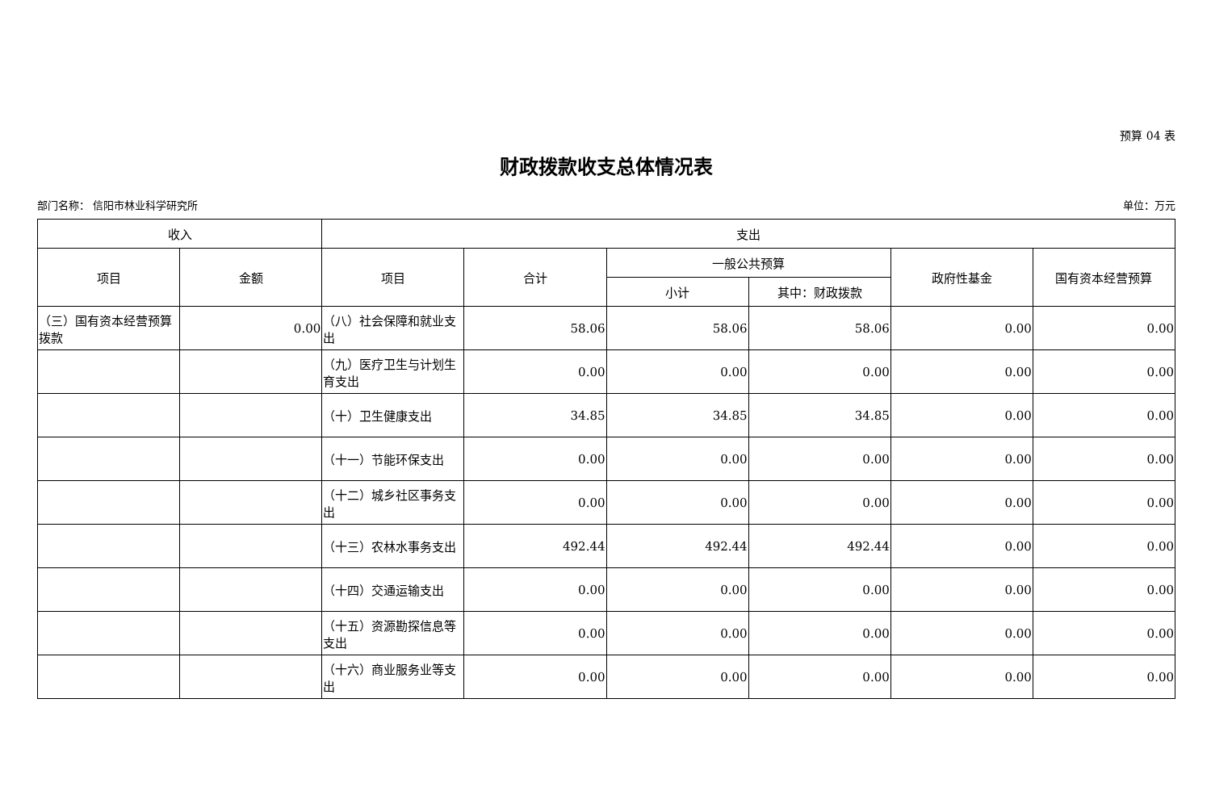预算 04 表
财政拨款收支总体情况表
部门名称： 信阳市林业科学研究所 单位：万元
| 收入 | | 支出 | | | | | |
| --- | --- | --- | --- | --- | --- | --- | --- |
| 项目 | 金额 | 项目 | 合计 | 一般公共预算 | | 政府性基金 | 国有资本经营预算 |
| | | | | 小计 | 其中：财政拨款 | | |
| （三）国有资本经营预算拨款 | 0.00 | （八）社会保障和就业支出 | 58.06 | 58.06 | 58.06 | 0.00 | 0.00 |
| | | （九）医疗卫生与计划生育支出 | 0.00 | 0.00 | 0.00 | 0.00 | 0.00 |
| | | （十）卫生健康支出 | 34.85 | 34.85 | 34.85 | 0.00 | 0.00 |
| | | （十一）节能环保支出 | 0.00 | 0.00 | 0.00 | 0.00 | 0.00 |
| | | （十二）城乡社区事务支出 | 0.00 | 0.00 | 0.00 | 0.00 | 0.00 |
| | | （十三）农林水事务支出 | 492.44 | 492.44 | 492.44 | 0.00 | 0.00 |
| | | （十四）交通运输支出 | 0.00 | 0.00 | 0.00 | 0.00 | 0.00 |
| | | （十五）资源勘探信息等支出 | 0.00 | 0.00 | 0.00 | 0.00 | 0.00 |
| | | （十六）商业服务业等支出 | 0.00 | 0.00 | 0.00 | 0.00 | 0.00 |